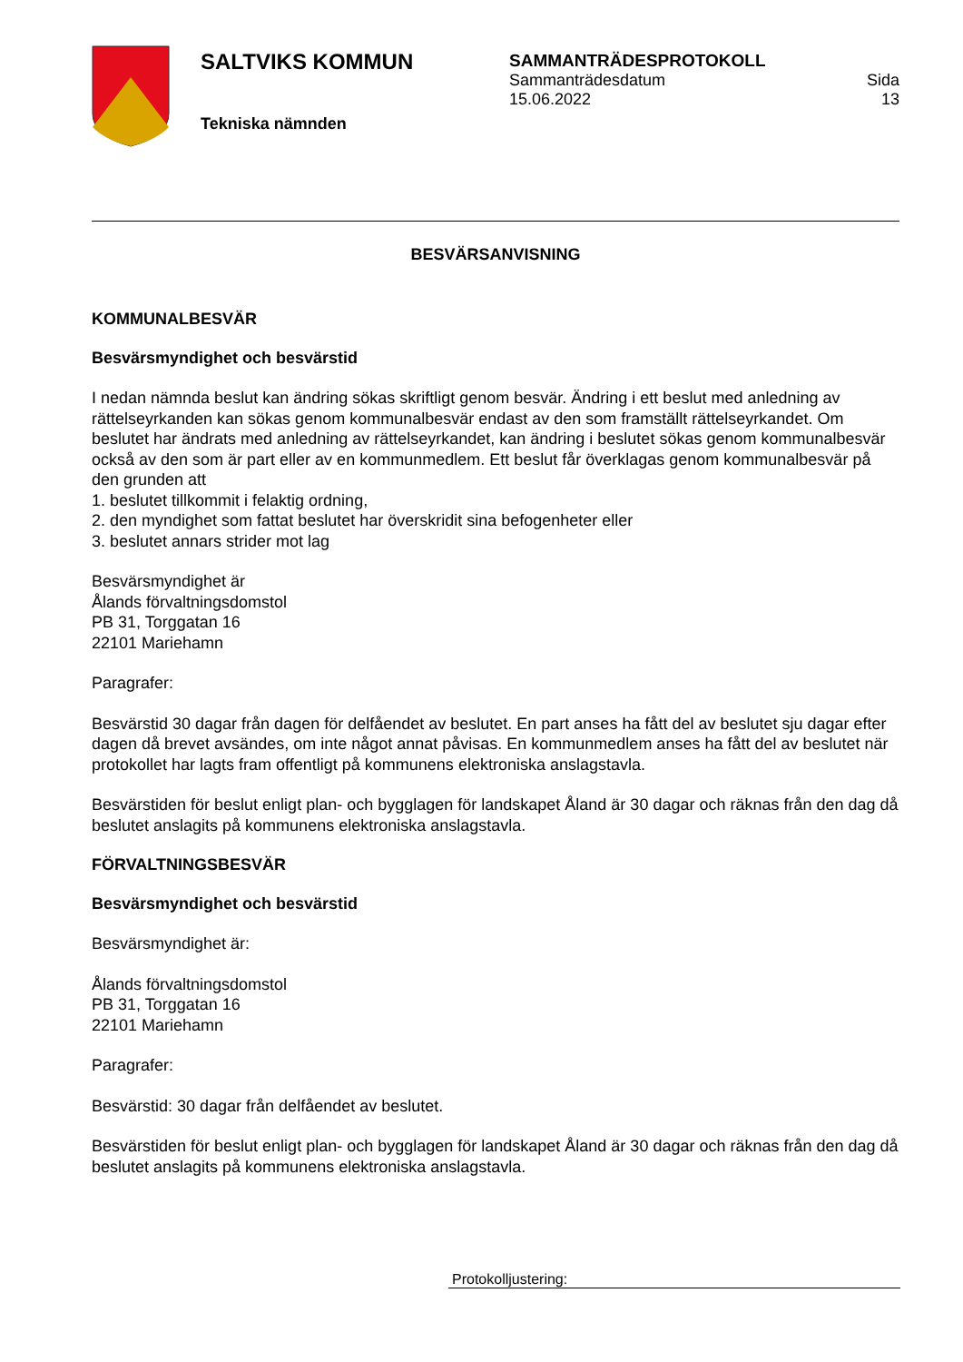SALTVIKS KOMMUN
Tekniska nämnden
SAMMANTRÄDESPROTOKOLL
Sammanträdesdatum
15.06.2022 Sida
13
BESVÄRSANVISNING
KOMMUNALBESVÄR
Besvärsmyndighet och besvärstid
I nedan nämnda beslut kan ändring sökas skriftligt genom besvär. Ändring i ett beslut med anledning av rättelseyrkanden kan sökas genom kommunalbesvär endast av den som framställt rättelseyrkan­det. Om beslutet har ändrats med anledning av rättelseyrkandet, kan ändring i beslutet sökas genom kommunalbesvär också av den som är part eller av en kommunmedlem. Ett beslut får överklagas ge­nom kommunalbesvär på den grunden att
1. beslutet tillkommit i felaktig ordning,
2. den myndighet som fattat beslutet har överskridit sina befogenheter eller
3. beslutet annars strider mot lag
Besvärsmyndighet är
Ålands förvaltningsdomstol
PB 31, Torggatan 16
22101 Mariehamn
Paragrafer:
Besvärstid 30 dagar från dagen för delfåendet av beslutet. En part anses ha fått del av beslutet sju dagar efter dagen då brevet avsändes, om inte något annat påvisas. En kommunmedlem anses ha fått del av beslutet när protokollet har lagts fram offentligt på kommunens elektroniska anslagstavla.
Besvärstiden för beslut enligt plan- och bygglagen för landskapet Åland är 30 dagar och räknas från den dag då beslutet anslagits på kommunens elektroniska anslagstavla.
FÖRVALTNINGSBESVÄR
Besvärsmyndighet och besvärstid
Besvärsmyndighet är:
Ålands förvaltningsdomstol
PB 31, Torggatan 16
22101 Mariehamn
Paragrafer:
Besvärstid: 30 dagar från delfåendet av beslutet.
Besvärstiden för beslut enligt plan- och bygglagen för landskapet Åland är 30 dagar och räknas från den dag då beslutet anslagits på kommunens elektroniska anslagstavla.
Protokolljustering: